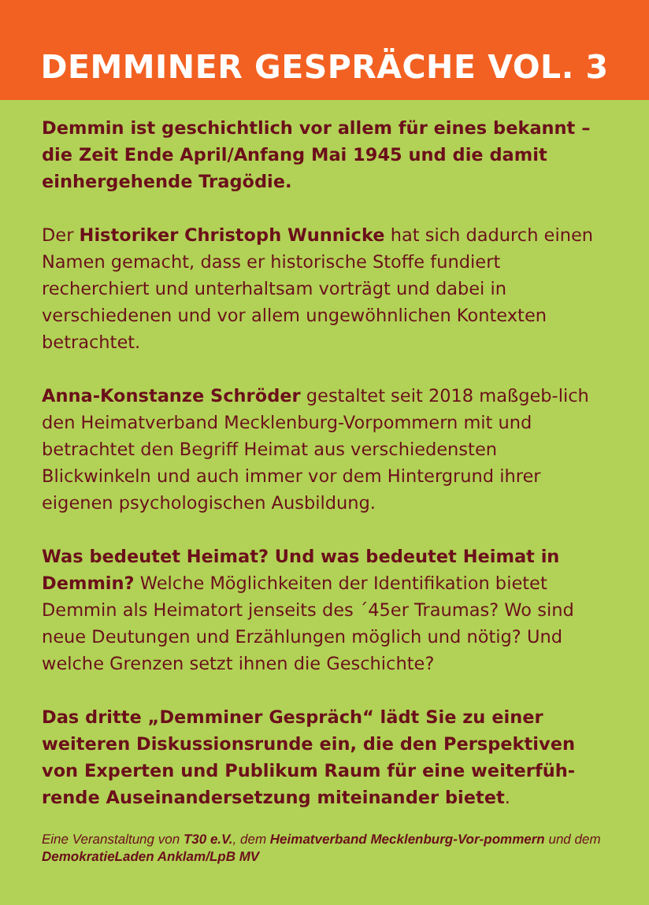DEMMINER GESPRÄCHE VOL. 3
Demmin ist geschichtlich vor allem für eines bekannt – die Zeit Ende April/Anfang Mai 1945 und die damit einhergehende Tragödie.
Der Historiker Christoph Wunnicke hat sich dadurch einen Namen gemacht, dass er historische Stoffe fundiert recherchiert und unterhaltsam vorträgt und dabei in verschiedenen und vor allem ungewöhnlichen Kontexten betrachtet.
Anna-Konstanze Schröder gestaltet seit 2018 maßgeb-lich den Heimatverband Mecklenburg-Vorpommern mit und betrachtet den Begriff Heimat aus verschiedensten Blickwinkeln und auch immer vor dem Hintergrund ihrer eigenen psychologischen Ausbildung.
Was bedeutet Heimat? Und was bedeutet Heimat in Demmin? Welche Möglichkeiten der Identifikation bietet Demmin als Heimatort jenseits des ´45er Traumas? Wo sind neue Deutungen und Erzählungen möglich und nötig? Und welche Grenzen setzt ihnen die Geschichte?
Das dritte „Demminer Gespräch“ lädt Sie zu einer weiteren Diskussionsrunde ein, die den Perspektiven von Experten und Publikum Raum für eine weiterfüh-rende Auseinandersetzung miteinander bietet.
Eine Veranstaltung von T30 e.V., dem Heimatverband Mecklenburg-Vor-pommern und dem DemokratieLaden Anklam/LpB MV